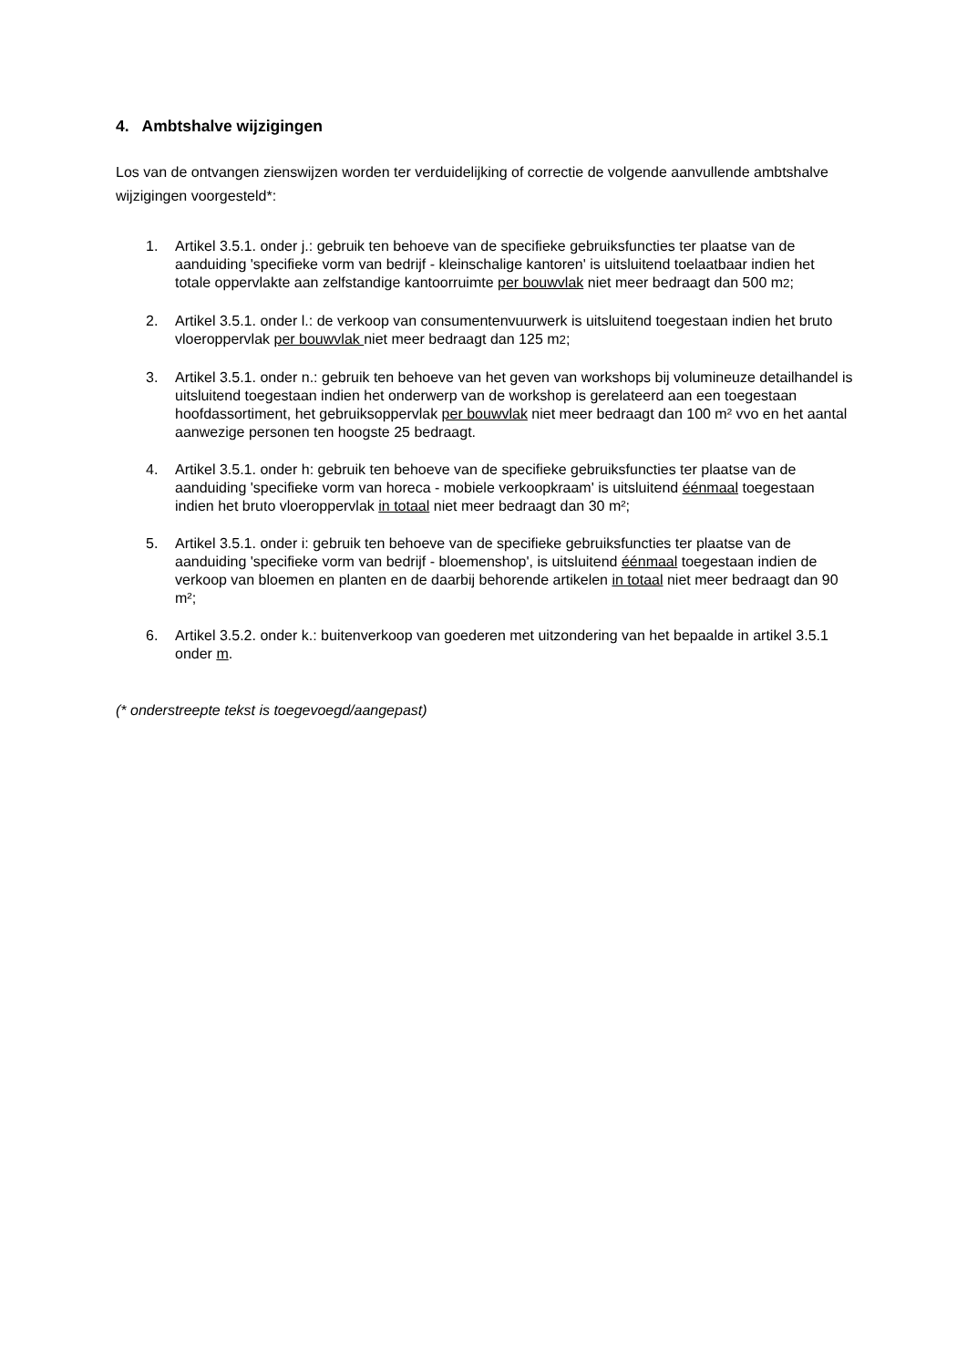4. Ambtshalve wijzigingen
Los van de ontvangen zienswijzen worden ter verduidelijking of correctie de volgende aanvullende ambtshalve wijzigingen voorgesteld*:
1. Artikel 3.5.1. onder j.: gebruik ten behoeve van de specifieke gebruiksfuncties ter plaatse van de aanduiding 'specifieke vorm van bedrijf - kleinschalige kantoren' is uitsluitend toelaatbaar indien het totale oppervlakte aan zelfstandige kantoorruimte per bouwvlak niet meer bedraagt dan 500 m2;
2. Artikel 3.5.1. onder l.: de verkoop van consumentenvuurwerk is uitsluitend toegestaan indien het bruto vloeroppervlak per bouwvlak niet meer bedraagt dan 125 m2;
3. Artikel 3.5.1. onder n.: gebruik ten behoeve van het geven van workshops bij volumineuze detailhandel is uitsluitend toegestaan indien het onderwerp van de workshop is gerelateerd aan een toegestaan hoofdassortiment, het gebruiksoppervlak per bouwvlak niet meer bedraagt dan 100 m² vvo en het aantal aanwezige personen ten hoogste 25 bedraagt.
4. Artikel 3.5.1. onder h: gebruik ten behoeve van de specifieke gebruiksfuncties ter plaatse van de aanduiding 'specifieke vorm van horeca - mobiele verkoopkraam' is uitsluitend éénmaal toegestaan indien het bruto vloeroppervlak in totaal niet meer bedraagt dan 30 m²;
5. Artikel 3.5.1. onder i: gebruik ten behoeve van de specifieke gebruiksfuncties ter plaatse van de aanduiding 'specifieke vorm van bedrijf - bloemenshop', is uitsluitend éénmaal toegestaan indien de verkoop van bloemen en planten en de daarbij behorende artikelen in totaal niet meer bedraagt dan 90 m²;
6. Artikel 3.5.2. onder k.: buitenverkoop van goederen met uitzondering van het bepaalde in artikel 3.5.1 onder m.
(* onderstreepte tekst is toegevoegd/aangepast)